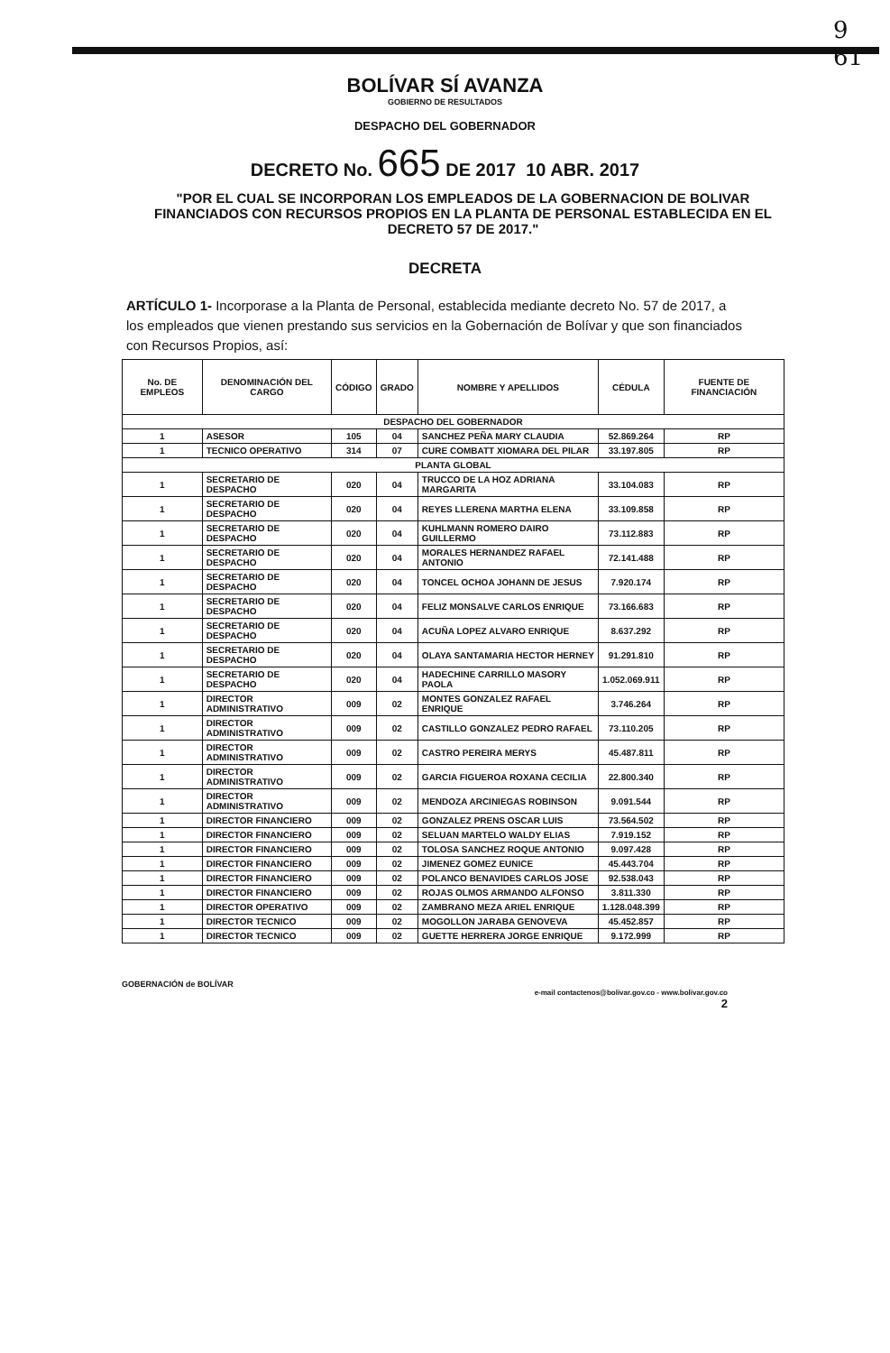9
61
BOLÍVAR SÍ AVANZA
GOBIERNO DE RESULTADOS
DESPACHO DEL GOBERNADOR
DECRETO No. 665 DE 2017 10 ABR. 2017
"POR EL CUAL SE INCORPORAN LOS EMPLEADOS DE LA GOBERNACION DE BOLIVAR FINANCIADOS CON RECURSOS PROPIOS EN LA PLANTA DE PERSONAL ESTABLECIDA EN EL DECRETO 57 DE 2017."
DECRETA
ARTÍCULO 1- Incorporase a la Planta de Personal, establecida mediante decreto No. 57 de 2017, a los empleados que vienen prestando sus servicios en la Gobernación de Bolívar y que son financiados con Recursos Propios, así:
| No. DE EMPLEOS | DENOMINACIÓN DEL CARGO | CÓDIGO | GRADO | NOMBRE Y APELLIDOS | CÉDULA | FUENTE DE FINANCIACIÓN |
| --- | --- | --- | --- | --- | --- | --- |
| DESPACHO DEL GOBERNADOR | | | | | | |
| 1 | ASESOR | 105 | 04 | SANCHEZ PEÑA MARY CLAUDIA | 52.869.264 | RP |
| 1 | TECNICO OPERATIVO | 314 | 07 | CURE COMBATT XIOMARA DEL PILAR | 33.197.805 | RP |
| PLANTA GLOBAL | | | | | | |
| 1 | SECRETARIO DE DESPACHO | 020 | 04 | TRUCCO DE LA HOZ ADRIANA MARGARITA | 33.104.083 | RP |
| 1 | SECRETARIO DE DESPACHO | 020 | 04 | REYES LLERENA MARTHA ELENA | 33.109.858 | RP |
| 1 | SECRETARIO DE DESPACHO | 020 | 04 | KUHLMANN ROMERO DAIRO GUILLERMO | 73.112.883 | RP |
| 1 | SECRETARIO DE DESPACHO | 020 | 04 | MORALES HERNANDEZ RAFAEL ANTONIO | 72.141.488 | RP |
| 1 | SECRETARIO DE DESPACHO | 020 | 04 | TONCEL OCHOA JOHANN DE JESUS | 7.920.174 | RP |
| 1 | SECRETARIO DE DESPACHO | 020 | 04 | FELIZ MONSALVE CARLOS ENRIQUE | 73.166.683 | RP |
| 1 | SECRETARIO DE DESPACHO | 020 | 04 | ACUÑA LOPEZ ALVARO ENRIQUE | 8.637.292 | RP |
| 1 | SECRETARIO DE DESPACHO | 020 | 04 | OLAYA SANTAMARIA HECTOR HERNEY | 91.291.810 | RP |
| 1 | SECRETARIO DE DESPACHO | 020 | 04 | HADECHINE CARRILLO MASORY PAOLA | 1.052.069.911 | RP |
| 1 | DIRECTOR ADMINISTRATIVO | 009 | 02 | MONTES GONZALEZ RAFAEL ENRIQUE | 3.746.264 | RP |
| 1 | DIRECTOR ADMINISTRATIVO | 009 | 02 | CASTILLO GONZALEZ PEDRO RAFAEL | 73.110.205 | RP |
| 1 | DIRECTOR ADMINISTRATIVO | 009 | 02 | CASTRO PEREIRA MERYS | 45.487.811 | RP |
| 1 | DIRECTOR ADMINISTRATIVO | 009 | 02 | GARCIA FIGUEROA ROXANA CECILIA | 22.800.340 | RP |
| 1 | DIRECTOR ADMINISTRATIVO | 009 | 02 | MENDOZA ARCINIEGAS ROBINSON | 9.091.544 | RP |
| 1 | DIRECTOR FINANCIERO | 009 | 02 | GONZALEZ PRENS OSCAR LUIS | 73.564.502 | RP |
| 1 | DIRECTOR FINANCIERO | 009 | 02 | SELUAN MARTELO WALDY ELIAS | 7.919.152 | RP |
| 1 | DIRECTOR FINANCIERO | 009 | 02 | TOLOSA SANCHEZ ROQUE ANTONIO | 9.097.428 | RP |
| 1 | DIRECTOR FINANCIERO | 009 | 02 | JIMENEZ GOMEZ EUNICE | 45.443.704 | RP |
| 1 | DIRECTOR FINANCIERO | 009 | 02 | POLANCO BENAVIDES CARLOS JOSE | 92.538.043 | RP |
| 1 | DIRECTOR FINANCIERO | 009 | 02 | ROJAS OLMOS ARMANDO ALFONSO | 3.811.330 | RP |
| 1 | DIRECTOR OPERATIVO | 009 | 02 | ZAMBRANO MEZA ARIEL ENRIQUE | 1.128.048.399 | RP |
| 1 | DIRECTOR TECNICO | 009 | 02 | MOGOLLON JARABA GENOVEVA | 45.452.857 | RP |
| 1 | DIRECTOR TECNICO | 009 | 02 | GUETTE HERRERA JORGE ENRIQUE | 9.172.999 | RP |
GOBERNACIÓN de BOLÍVAR
e-mail contactenos@bolivar.gov.co - www.bolivar.gov.co
2